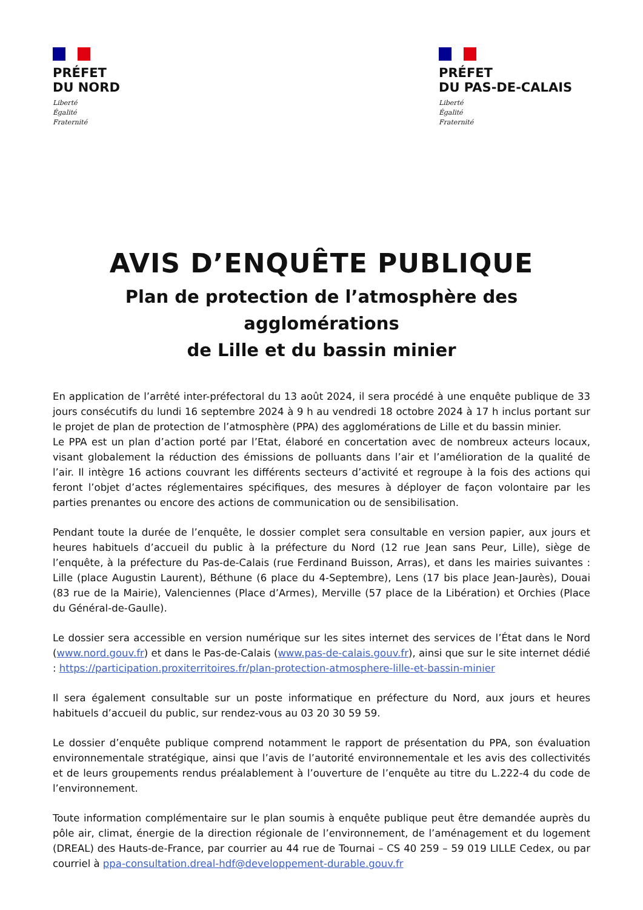PRÉFET
DU NORD
Liberté
Égalité
Fraternité
PRÉFET
DU PAS-DE-CALAIS
Liberté
Égalité
Fraternité
AVIS D’ENQUÊTE PUBLIQUE
Plan de protection de l’atmosphère des agglomérations
de Lille et du bassin minier
En application de l’arrêté inter-préfectoral du 13 août 2024, il sera procédé à une enquête publique de 33 jours consécutifs du lundi 16 septembre 2024 à 9 h au vendredi 18 octobre 2024 à 17 h inclus portant sur le projet de plan de protection de l’atmosphère (PPA) des agglomérations de Lille et du bassin minier.
Le PPA est un plan d’action porté par l’Etat, élaboré en concertation avec de nombreux acteurs locaux, visant globalement la réduction des émissions de polluants dans l’air et l’amélioration de la qualité de l’air. Il intègre 16 actions couvrant les différents secteurs d’activité et regroupe à la fois des actions qui feront l’objet d’actes réglementaires spécifiques, des mesures à déployer de façon volontaire par les parties prenantes ou encore des actions de communication ou de sensibilisation.
Pendant toute la durée de l’enquête, le dossier complet sera consultable en version papier, aux jours et heures habituels d’accueil du public à la préfecture du Nord (12 rue Jean sans Peur, Lille), siège de l’enquête, à la préfecture du Pas-de-Calais (rue Ferdinand Buisson, Arras), et dans les mairies suivantes : Lille (place Augustin Laurent), Béthune (6 place du 4-Septembre), Lens (17 bis place Jean-Jaurès), Douai (83 rue de la Mairie), Valenciennes (Place d’Armes), Merville (57 place de la Libération) et Orchies (Place du Général-de-Gaulle).
Le dossier sera accessible en version numérique sur les sites internet des services de l’État dans le Nord (www.nord.gouv.fr) et dans le Pas-de-Calais (www.pas-de-calais.gouv.fr), ainsi que sur le site internet dédié : https://participation.proxiterritoires.fr/plan-protection-atmosphere-lille-et-bassin-minier
Il sera également consultable sur un poste informatique en préfecture du Nord, aux jours et heures habituels d’accueil du public, sur rendez-vous au 03 20 30 59 59.
Le dossier d’enquête publique comprend notamment le rapport de présentation du PPA, son évaluation environnementale stratégique, ainsi que l’avis de l’autorité environnementale et les avis des collectivités et de leurs groupements rendus préalablement à l’ouverture de l’enquête au titre du L.222-4 du code de l’environnement.
Toute information complémentaire sur le plan soumis à enquête publique peut être demandée auprès du pôle air, climat, énergie de la direction régionale de l’environnement, de l’aménagement et du logement (DREAL) des Hauts-de-France, par courrier au 44 rue de Tournai – CS 40 259 – 59 019 LILLE Cedex, ou par courriel à ppa-consultation.dreal-hdf@developpement-durable.gouv.fr